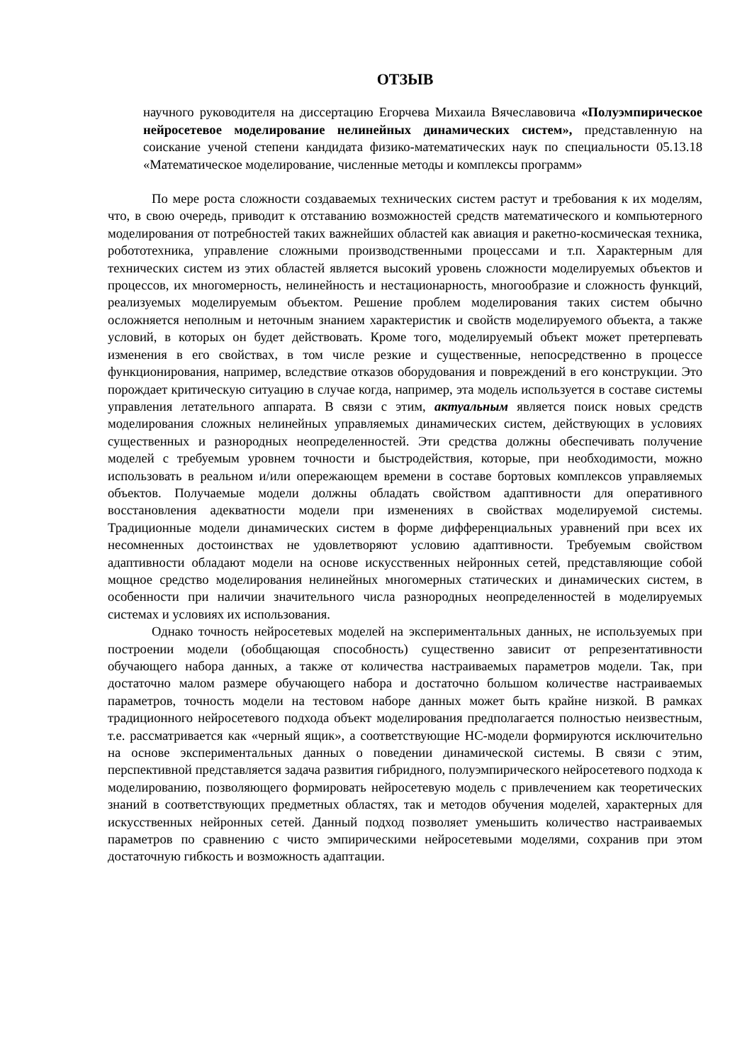ОТЗЫВ
научного руководителя на диссертацию Егорчева Михаила Вячеславовича «Полуэмпирическое нейросетевое моделирование нелинейных динамических систем», представленную на соискание ученой степени кандидата физико-математических наук по специальности 05.13.18 «Математическое моделирование, численные методы и комплексы программ»
По мере роста сложности создаваемых технических систем растут и требования к их моделям, что, в свою очередь, приводит к отставанию возможностей средств математического и компьютерного моделирования от потребностей таких важнейших областей как авиация и ракетно-космическая техника, робототехника, управление сложными производственными процессами и т.п. Характерным для технических систем из этих областей является высокий уровень сложности моделируемых объектов и процессов, их многомерность, нелинейность и нестационарность, многообразие и сложность функций, реализуемых моделируемым объектом. Решение проблем моделирования таких систем обычно осложняется неполным и неточным знанием характеристик и свойств моделируемого объекта, а также условий, в которых он будет действовать. Кроме того, моделируемый объект может претерпевать изменения в его свойствах, в том числе резкие и существенные, непосредственно в процессе функционирования, например, вследствие отказов оборудования и повреждений в его конструкции. Это порождает критическую ситуацию в случае когда, например, эта модель используется в составе системы управления летательного аппарата. В связи с этим, актуальным является поиск новых средств моделирования сложных нелинейных управляемых динамических систем, действующих в условиях существенных и разнородных неопределенностей. Эти средства должны обеспечивать получение моделей с требуемым уровнем точности и быстродействия, которые, при необходимости, можно использовать в реальном и/или опережающем времени в составе бортовых комплексов управляемых объектов. Получаемые модели должны обладать свойством адаптивности для оперативного восстановления адекватности модели при изменениях в свойствах моделируемой системы. Традиционные модели динамических систем в форме дифференциальных уравнений при всех их несомненных достоинствах не удовлетворяют условию адаптивности. Требуемым свойством адаптивности обладают модели на основе искусственных нейронных сетей, представляющие собой мощное средство моделирования нелинейных многомерных статических и динамических систем, в особенности при наличии значительного числа разнородных неопределенностей в моделируемых системах и условиях их использования.
Однако точность нейросетевых моделей на экспериментальных данных, не используемых при построении модели (обобщающая способность) существенно зависит от репрезентативности обучающего набора данных, а также от количества настраиваемых параметров модели. Так, при достаточно малом размере обучающего набора и достаточно большом количестве настраиваемых параметров, точность модели на тестовом наборе данных может быть крайне низкой. В рамках традиционного нейросетевого подхода объект моделирования предполагается полностью неизвестным, т.е. рассматривается как «черный ящик», а соответствующие НС-модели формируются исключительно на основе экспериментальных данных о поведении динамической системы. В связи с этим, перспективной представляется задача развития гибридного, полуэмпирического нейросетевого подхода к моделированию, позволяющего формировать нейросетевую модель с привлечением как теоретических знаний в соответствующих предметных областях, так и методов обучения моделей, характерных для искусственных нейронных сетей. Данный подход позволяет уменьшить количество настраиваемых параметров по сравнению с чисто эмпирическими нейросетевыми моделями, сохранив при этом достаточную гибкость и возможность адаптации.